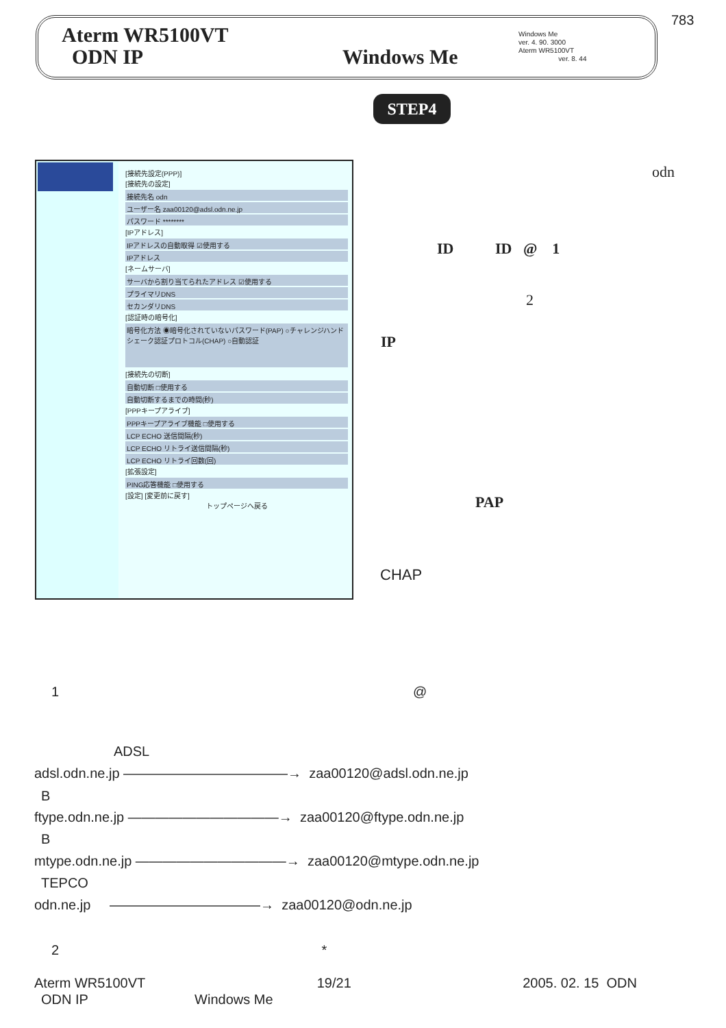783
Aterm WR5100VT
ODN IP Windows Me
Windows Me
ver. 4. 90. 3000
Aterm WR5100VT
ver. 8. 44
STEP4
[接続先設定(PPP)]
[接続先の設定]
接続先名 odn
ユーザー名 zaa00120@adsl.odn.ne.jp
パスワード ********
[IPアドレス]
IPアドレスの自動取得 ☑使用する
IPアドレス
[ネームサーバ]
サーバから割り当てられたアドレス ☑使用する
プライマリDNS
セカンダリDNS
[認証時の暗号化]
暗号化方法 ◉暗号化されていないパスワード(PAP) ○チャレンジハンドシェーク認証プロトコル(CHAP) ○自動認証
[接続先の切断]
自動切断 □使用する
自動切断するまでの時間(秒)
[PPPキープアライブ]
PPPキープアライブ機能 □使用する
LCP ECHO 送信間隔(秒)
LCP ECHO リトライ送信間隔(秒)
LCP ECHO リトライ回数(回)
[拡張設定]
PING応答機能 □使用する
[設定] [変更前に戻す]
トップページへ戻る
odn
ID ID @ 1
2
IP
PAP
CHAP
1 @
ADSL
adsl.odn.ne.jp ————————————→ zaa00120@adsl.odn.ne.jp
B
ftype.odn.ne.jp ———————————→ zaa00120@ftype.odn.ne.jp
B
mtype.odn.ne.jp ———————————→ zaa00120@mtype.odn.ne.jp
TEPCO
odn.ne.jp ———————————→ zaa00120@odn.ne.jp
2 *
Aterm WR5100VT 19/21 2005. 02. 15 ODN
ODN IP Windows Me